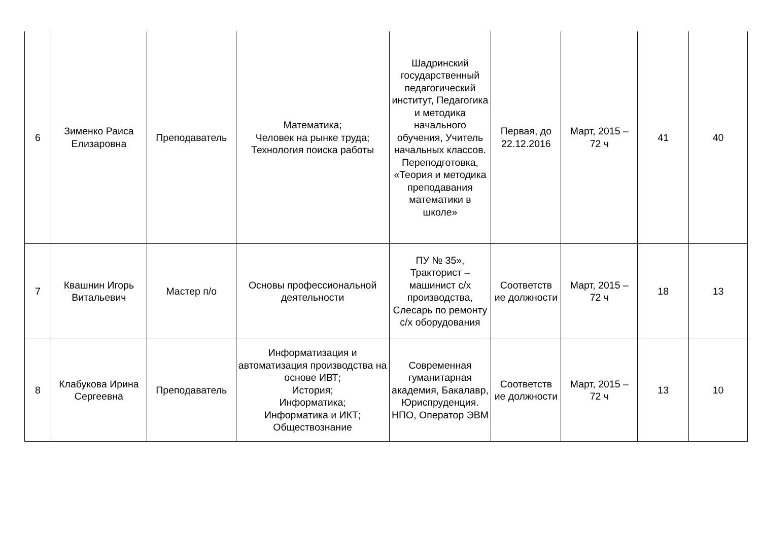| 6 | Зименко Раиса Елизаровна | Преподаватель | Математика; Человек на рынке труда; Технология поиска работы | Шадринский государственный педагогический институт, Педагогика и методика начального обучения, Учитель начальных классов. Переподготовка, «Теория и методика преподавания математики в школе» | Первая, до 22.12.2016 | Март, 2015 – 72 ч | 41 | 40 |
| 7 | Квашнин Игорь Витальевич | Мастер п/о | Основы профессиональной деятельности | ПУ № 35», Тракторист – машинист с/х производства, Слесарь по ремонту с/х оборудования | Соответств ие должности | Март, 2015 – 72 ч | 18 | 13 |
| 8 | Клабукова Ирина Сергеевна | Преподаватель | Информатизация и автоматизация производства на основе ИВТ; История; Информатика; Информатика и ИКТ; Обществознание | Современная гуманитарная академия, Бакалавр, Юриспруденция. НПО, Оператор ЭВМ | Соответств ие должности | Март, 2015 – 72 ч | 13 | 10 |